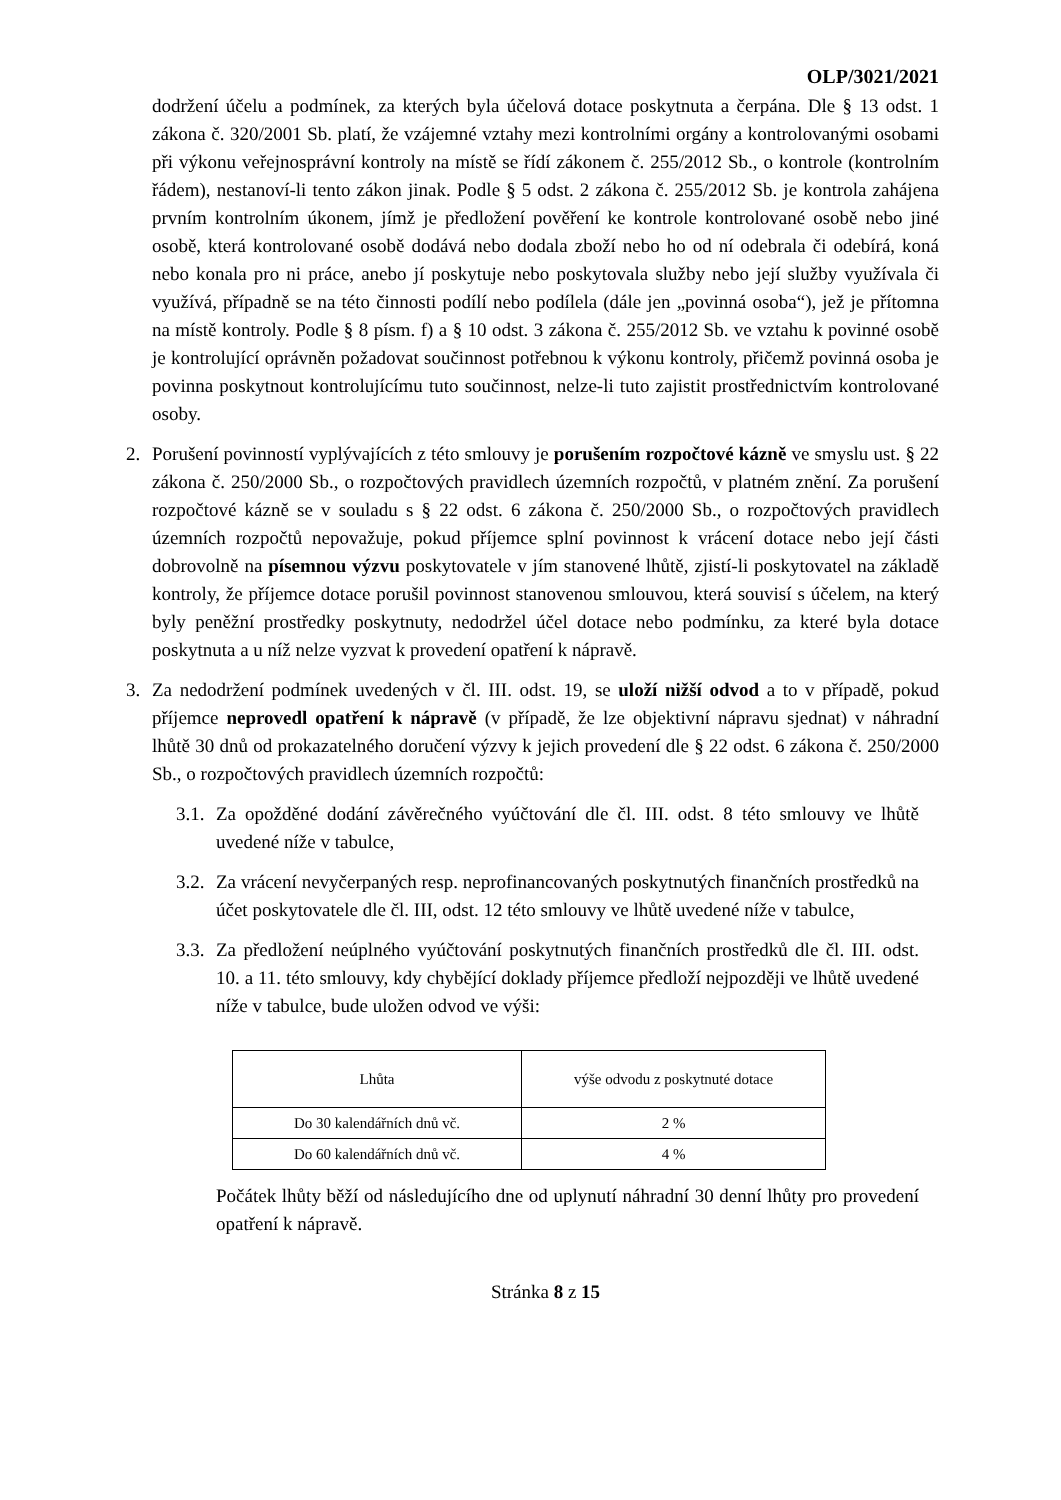OLP/3021/2021
dodržení účelu a podmínek, za kterých byla účelová dotace poskytnuta a čerpána. Dle § 13 odst. 1 zákona č. 320/2001 Sb. platí, že vzájemné vztahy mezi kontrolními orgány a kontrolovanými osobami při výkonu veřejnosprávní kontroly na místě se řídí zákonem č. 255/2012 Sb., o kontrole (kontrolním řádem), nestanoví-li tento zákon jinak. Podle § 5 odst. 2 zákona č. 255/2012 Sb. je kontrola zahájena prvním kontrolním úkonem, jímž je předložení pověření ke kontrole kontrolované osobě nebo jiné osobě, která kontrolované osobě dodává nebo dodala zboží nebo ho od ní odebrala či odebírá, koná nebo konala pro ni práce, anebo jí poskytuje nebo poskytovala služby nebo její služby využívala či využívá, případně se na této činnosti podílí nebo podílela (dále jen „povinná osoba“), jež je přítomna na místě kontroly. Podle § 8 písm. f) a § 10 odst. 3 zákona č. 255/2012 Sb. ve vztahu k povinné osobě je kontrolující oprávněn požadovat součinnost potřebnou k výkonu kontroly, přičemž povinná osoba je povinna poskytnout kontrolujícímu tuto součinnost, nelze-li tuto zajistit prostřednictvím kontrolované osoby.
2. Porušení povinností vyplývajících z této smlouvy je porušením rozpočtové kázně ve smyslu ust. § 22 zákona č. 250/2000 Sb., o rozpočtových pravidlech územních rozpočtů, v platném znění. Za porušení rozpočtové kázně se v souladu s § 22 odst. 6 zákona č. 250/2000 Sb., o rozpočtových pravidlech územních rozpočtů nepovažuje, pokud příjemce splní povinnost k vrácení dotace nebo její části dobrovolně na písemnou výzvu poskytovatele v jím stanovené lhůtě, zjistí-li poskytovatel na základě kontroly, že příjemce dotace porušil povinnost stanovenou smlouvou, která souvisí s účelem, na který byly peněžní prostředky poskytnuty, nedodržel účel dotace nebo podmínku, za které byla dotace poskytnuta a u níž nelze vyzvat k provedení opatření k nápravě.
3. Za nedodržení podmínek uvedených v čl. III. odst. 19, se uloží nižší odvod a to v případě, pokud příjemce neprovedl opatření k nápravě (v případě, že lze objektivní nápravu sjednat) v náhradní lhůtě 30 dnů od prokazatelného doručení výzvy k jejich provedení dle § 22 odst. 6 zákona č. 250/2000 Sb., o rozpočtových pravidlech územních rozpočtů:
3.1. Za opožděné dodání závěrečného vyúčtování dle čl. III. odst. 8 této smlouvy ve lhůtě uvedené níže v tabulce,
3.2. Za vrácení nevyčerpaných resp. neprofinancovaných poskytnutých finančních prostředků na účet poskytovatele dle čl. III, odst. 12 této smlouvy ve lhůtě uvedené níže v tabulce,
3.3. Za předložení neúplného vyúčtování poskytnutých finančních prostředků dle čl. III. odst. 10. a 11. této smlouvy, kdy chybějící doklady příjemce předloží nejpozději ve lhůtě uvedené níže v tabulce, bude uložen odvod ve výši:
| Lhůta | výše odvodu z poskytnuté dotace |
| --- | --- |
| Do 30 kalendářních dnů vč. | 2 % |
| Do 60 kalendářních dnů vč. | 4 % |
Počátek lhůty běží od následujícího dne od uplynutí náhradní 30 denní lhůty pro provedení opatření k nápravě.
Stránka 8 z 15